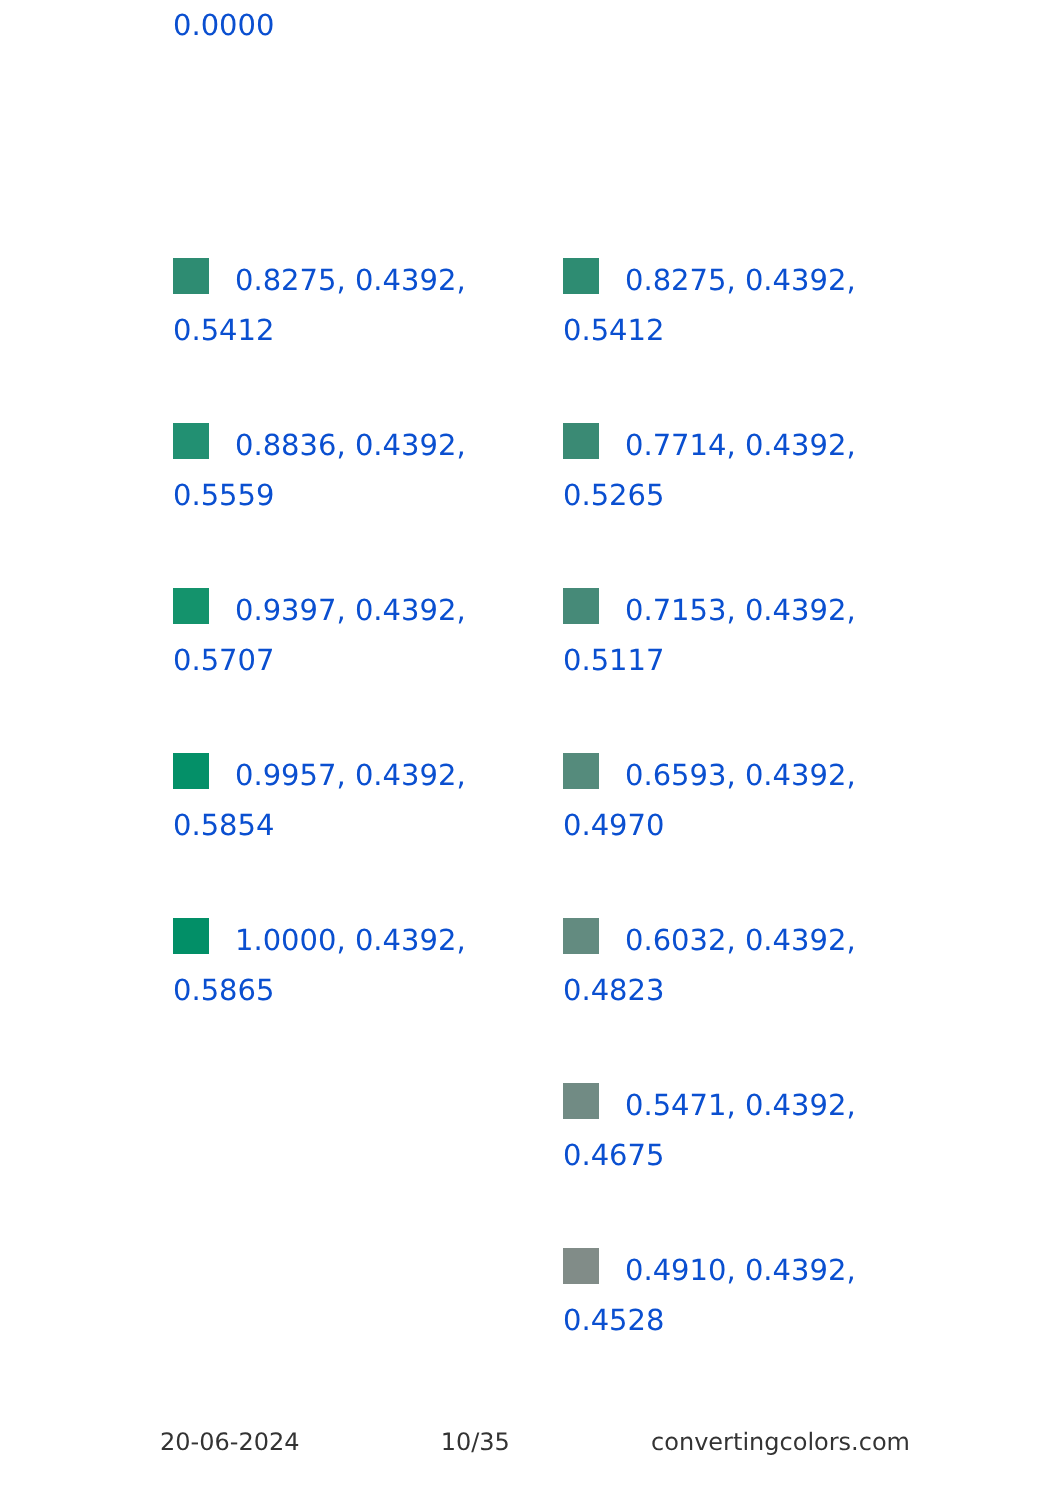0.0000
0.8275, 0.4392, 0.5412
0.8836, 0.4392, 0.5559
0.9397, 0.4392, 0.5707
0.9957, 0.4392, 0.5854
1.0000, 0.4392, 0.5865
0.8275, 0.4392, 0.5412
0.7714, 0.4392, 0.5265
0.7153, 0.4392, 0.5117
0.6593, 0.4392, 0.4970
0.6032, 0.4392, 0.4823
0.5471, 0.4392, 0.4675
0.4910, 0.4392, 0.4528
20-06-2024 10/35 convertingcolors.com